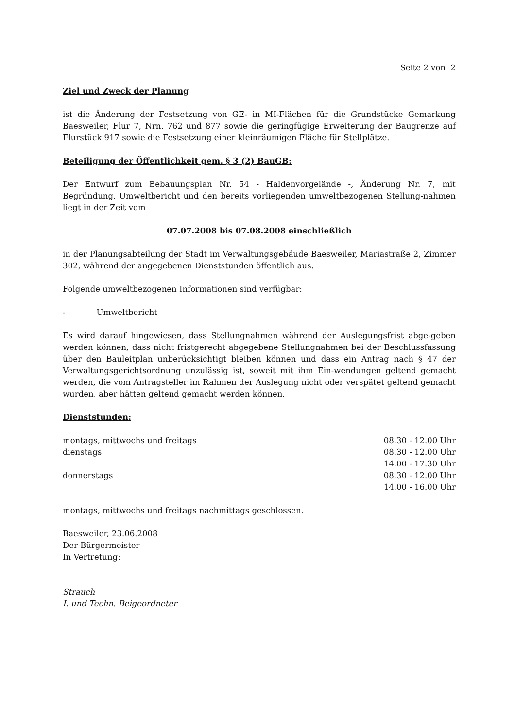Seite 2 von 2
Ziel und Zweck der Planung
ist die Änderung der Festsetzung von GE- in MI-Flächen für die Grundstücke Gemarkung Baesweiler, Flur 7, Nrn. 762 und 877 sowie die geringfügige Erweiterung der Baugrenze auf Flurstück 917 sowie die Festsetzung einer kleinräumigen Fläche für Stellplätze.
Beteiligung der Öffentlichkeit gem. § 3 (2) BauGB:
Der Entwurf zum Bebauungsplan Nr. 54 - Haldenvorgelände -, Änderung Nr. 7, mit Begründung, Umweltbericht und den bereits vorliegenden umweltbezogenen Stellung-nahmen liegt in der Zeit vom
07.07.2008 bis 07.08.2008 einschließlich
in der Planungsabteilung der Stadt im Verwaltungsgebäude Baesweiler, Mariastraße 2, Zimmer 302, während der angegebenen Dienststunden öffentlich aus.
Folgende umweltbezogenen Informationen sind verfügbar:
- Umweltbericht
Es wird darauf hingewiesen, dass Stellungnahmen während der Auslegungsfrist abge-geben werden können, dass nicht fristgerecht abgegebene Stellungnahmen bei der Beschlussfassung über den Bauleitplan unberücksichtigt bleiben können und dass ein Antrag nach § 47 der Verwaltungsgerichtsordnung unzulässig ist, soweit mit ihm Ein-wendungen geltend gemacht werden, die vom Antragsteller im Rahmen der Auslegung nicht oder verspätet geltend gemacht wurden, aber hätten geltend gemacht werden können.
Dienststunden:
| montags, mittwochs und freitags | 08.30 - 12.00 Uhr |
| dienstags | 08.30 - 12.00 Uhr |
| | 14.00 - 17.30 Uhr |
| donnerstags | 08.30 - 12.00 Uhr |
| | 14.00 - 16.00 Uhr |
montags, mittwochs und freitags nachmittags geschlossen.
Baesweiler, 23.06.2008
Der Bürgermeister
In Vertretung:
Strauch
I. und Techn. Beigeordneter